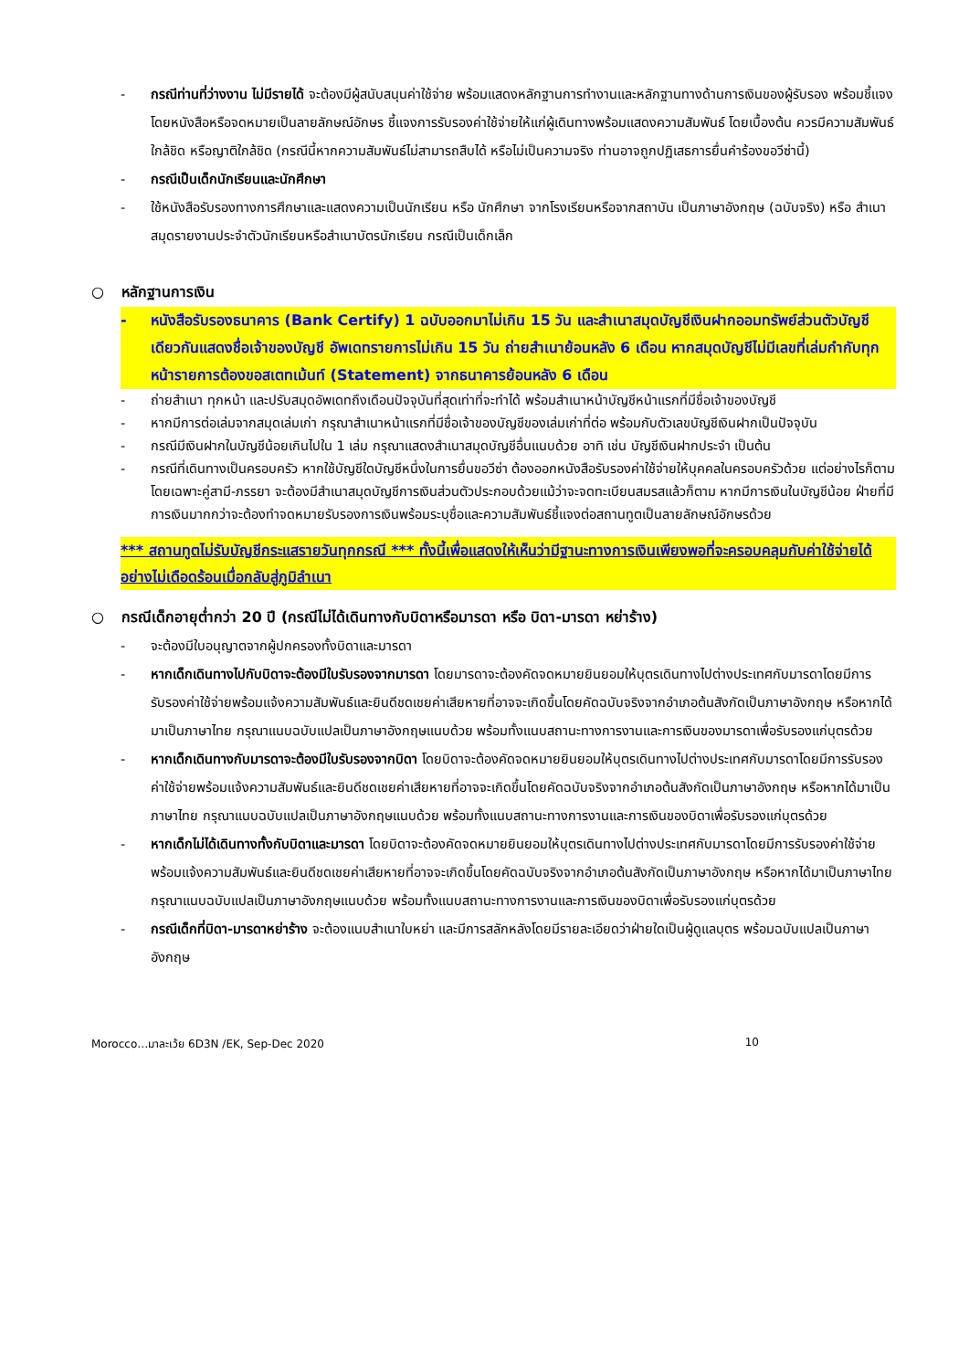- กรณีท่านที่ว่างงาน ไม่มีรายได้ จะต้องมีผู้สนับสนุนค่าใช้จ่าย พร้อมแสดงหลักฐานการทำงานและหลักฐานทางด้านการเงินของผู้รับรอง พร้อมชี้แจงโดยหนังสือหรือจดหมายเป็นลายลักษณ์อักษร ชี้แจงการรับรองค่าใช้จ่ายให้แก่ผู้เดินทางพร้อมแสดงความสัมพันธ์ โดยเบื้องต้น ควรมีความสัมพันธ์ใกล้ชิด หรือญาติใกล้ชิด (กรณีนี้หากความสัมพันธ์ไม่สามารถสืบได้ หรือไม่เป็นความจริง ท่านอาจถูกปฏิเสธการยื่นคำร้องขอวีซ่านี้)
- กรณีเป็นเด็กนักเรียนและนักศึกษา
- ใช้หนังสือรับรองทางการศึกษาและแสดงความเป็นนักเรียน หรือ นักศึกษา จากโรงเรียนหรือจากสถาบัน เป็นภาษาอังกฤษ (ฉบับจริง) หรือ สำเนาสมุดรายงานประจำตัวนักเรียนหรือสำเนาบัตรนักเรียน กรณีเป็นเด็กเล็ก
○ หลักฐานการเงิน
- หนังสือรับรองธนาคาร (Bank Certify) 1 ฉบับออกมาไม่เกิน 15 วัน และสำเนาสมุดบัญชีเงินฝากออมทรัพย์ส่วนตัวบัญชีเดียวกันแสดงชื่อเจ้าของบัญชี อัพเดทรายการไม่เกิน 15 วัน ถ่ายสำเนาย้อนหลัง 6 เดือน หากสมุดบัญชีไม่มีเลขที่เล่มกำกับทุกหน้ารายการต้องขอสเตทเม้นท์ (Statement) จากธนาคารย้อนหลัง 6 เดือน
- ถ่ายสำเนา ทุกหน้า และปรับสมุดอัพเดทถึงเดือนปัจจุบันที่สุดเท่าที่จะทำได้ พร้อมสำเนาหน้าบัญชีหน้าแรกที่มีชื่อเจ้าของบัญชี
- หากมีการต่อเล่มจากสมุดเล่มเก่า กรุณาสำเนาหน้าแรกที่มีชื่อเจ้าของบัญชีของเล่มเก่าที่ต่อ พร้อมกับตัวเลขบัญชีเงินฝากเป็นปัจจุบัน
- กรณีมีเงินฝากในบัญชีน้อยเกินไปใน 1 เล่ม กรุณาแสดงสำเนาสมุดบัญชีอื่นแนบด้วย อาทิ เช่น บัญชีเงินฝากประจำ เป็นต้น
- กรณีที่เดินทางเป็นครอบครัว หากใช้บัญชีใดบัญชีหนึ่งในการยื่นขอวีซ่า ต้องออกหนังสือรับรองค่าใช้จ่ายให้บุคคลในครอบครัวด้วย แต่อย่างไรก็ตาม โดยเฉพาะคู่สามี-ภรรยา จะต้องมีสำเนาสมุดบัญชีการเงินส่วนตัวประกอบด้วยแม้ว่าจะจดทะเบียนสมรสแล้วก็ตาม หากมีการเงินในบัญชีน้อย ฝ่ายที่มีการเงินมากกว่าจะต้องทำจดหมายรับรองการเงินพร้อมระบุชื่อและความสัมพันธ์ชี้แจงต่อสถานทูตเป็นลายลักษณ์อักษรด้วย
*** สถานทูตไม่รับบัญชีกระแสรายวันทุกกรณี *** ทั้งนี้เพื่อแสดงให้เห็นว่ามีฐานะทางการเงินเพียงพอที่จะครอบคลุมกับค่าใช้จ่ายได้อย่างไม่เดือดร้อนเมื่อกลับสู่ภูมิลำเนา
○ กรณีเด็กอายุต่ำกว่า 20 ปี (กรณีไม่ได้เดินทางกับบิดาหรือมารดา หรือ บิดา-มารดา หย่าร้าง)
- จะต้องมีใบอนุญาตจากผู้ปกครองทั้งบิดาและมารดา
- หากเด็กเดินทางไปกับบิดาจะต้องมีใบรับรองจากมารดา โดยมารดาจะต้องคัดจดหมายยินยอมให้บุตรเดินทางไปต่างประเทศกับมารดาโดยมีการรับรองค่าใช้จ่ายพร้อมแจ้งความสัมพันธ์และยินดีชดเชยค่าเสียหายที่อาจจะเกิดขึ้นโดยคัดฉบับจริงจากอำเภอต้นสังกัดเป็นภาษาอังกฤษ หรือหากได้มาเป็นภาษาไทย กรุณาแนบฉบับแปลเป็นภาษาอังกฤษแนบด้วย พร้อมทั้งแนบสถานะทางการงานและการเงินของมารดาเพื่อรับรองแก่บุตรด้วย
- หากเด็กเดินทางกับมารดาจะต้องมีใบรับรองจากบิดา โดยบิดาจะต้องคัดจดหมายยินยอมให้บุตรเดินทางไปต่างประเทศกับมารดาโดยมีการรับรองค่าใช้จ่ายพร้อมแจ้งความสัมพันธ์และยินดีชดเชยค่าเสียหายที่อาจจะเกิดขึ้นโดยคัดฉบับจริงจากอำเภอต้นสังกัดเป็นภาษาอังกฤษ หรือหากได้มาเป็นภาษาไทย กรุณาแนบฉบับแปลเป็นภาษาอังกฤษแนบด้วย พร้อมทั้งแนบสถานะทางการงานและการเงินของบิดาเพื่อรับรองแก่บุตรด้วย
- หากเด็กไม่ได้เดินทางทั้งกับบิดาและมารดา โดยบิดาจะต้องคัดจดหมายยินยอมให้บุตรเดินทางไปต่างประเทศกับมารดาโดยมีการรับรองค่าใช้จ่ายพร้อมแจ้งความสัมพันธ์และยินดีชดเชยค่าเสียหายที่อาจจะเกิดขึ้นโดยคัดฉบับจริงจากอำเภอต้นสังกัดเป็นภาษาอังกฤษ หรือหากได้มาเป็นภาษาไทย กรุณาแนบฉบับแปลเป็นภาษาอังกฤษแนบด้วย พร้อมทั้งแนบสถานะทางการงานและการเงินของบิดาเพื่อรับรองแก่บุตรด้วย
- กรณีเด็กที่บิดา-มารดาหย่าร้าง จะต้องแนบสำเนาใบหย่า และมีการสลักหลังโดยมีรายละเอียดว่าฝ่ายใดเป็นผู้ดูแลบุตร พร้อมฉบับแปลเป็นภาษาอังกฤษ
Morocco…มาละเว้ย 6D3N /EK, Sep-Dec 2020 10